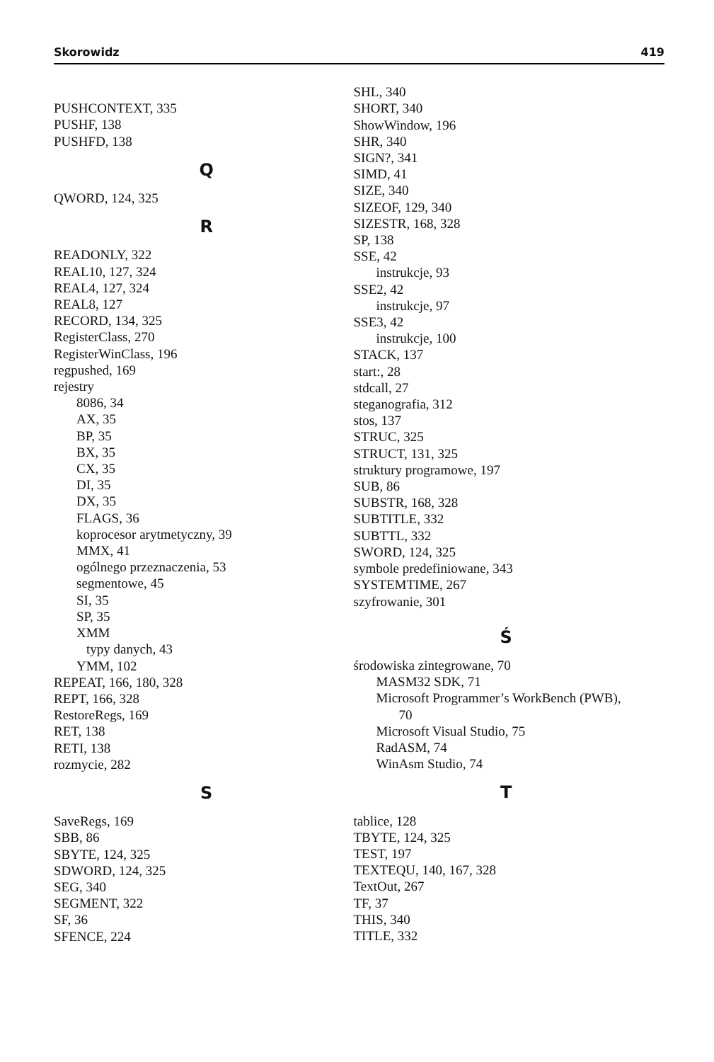Skorowidz 419
PUSHCONTEXT, 335
PUSHF, 138
PUSHFD, 138
Q
QWORD, 124, 325
R
READONLY, 322
REAL10, 127, 324
REAL4, 127, 324
REAL8, 127
RECORD, 134, 325
RegisterClass, 270
RegisterWinClass, 196
regpushed, 169
rejestry
8086, 34
AX, 35
BP, 35
BX, 35
CX, 35
DI, 35
DX, 35
FLAGS, 36
koprocesor arytmetyczny, 39
MMX, 41
ogólnego przeznaczenia, 53
segmentowe, 45
SI, 35
SP, 35
XMM
typy danych, 43
YMM, 102
REPEAT, 166, 180, 328
REPT, 166, 328
RestoreRegs, 169
RET, 138
RETI, 138
rozmycie, 282
S
SaveRegs, 169
SBB, 86
SBYTE, 124, 325
SDWORD, 124, 325
SEG, 340
SEGMENT, 322
SF, 36
SFENCE, 224
SHL, 340
SHORT, 340
ShowWindow, 196
SHR, 340
SIGN?, 341
SIMD, 41
SIZE, 340
SIZEOF, 129, 340
SIZESTR, 168, 328
SP, 138
SSE, 42
instrukcje, 93
SSE2, 42
instrukcje, 97
SSE3, 42
instrukcje, 100
STACK, 137
start:, 28
stdcall, 27
steganografia, 312
stos, 137
STRUC, 325
STRUCT, 131, 325
struktury programowe, 197
SUB, 86
SUBSTR, 168, 328
SUBTITLE, 332
SUBTTL, 332
SWORD, 124, 325
symbole predefiniowane, 343
SYSTEMTIME, 267
szyfrowanie, 301
Ś
środowiska zintegrowane, 70
MASM32 SDK, 71
Microsoft Programmer’s WorkBench (PWB),
70
Microsoft Visual Studio, 75
RadASM, 74
WinAsm Studio, 74
T
tablice, 128
TBYTE, 124, 325
TEST, 197
TEXTEQU, 140, 167, 328
TextOut, 267
TF, 37
THIS, 340
TITLE, 332